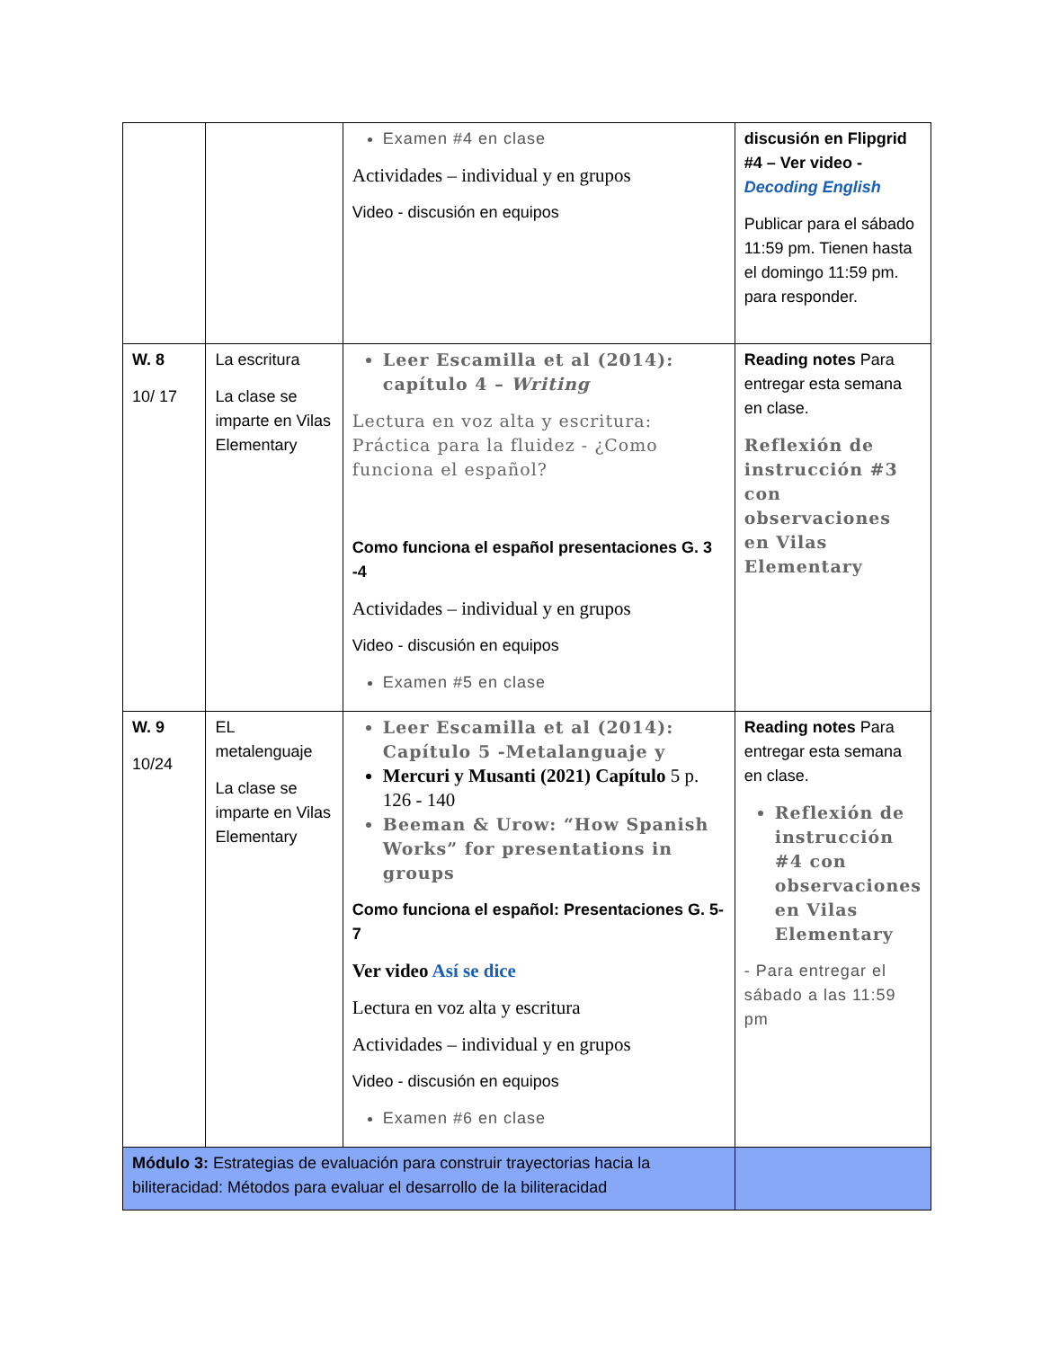| | | Examen #4 en clase Actividades – individual y en grupos Video - discusión en equipos | discusión en Flipgrid #4 – Ver video - Decoding English Publicar para el sábado 11:59 pm. Tienen hasta el domingo 11:59 pm. para responder. |
| W. 8 10/ 17 | La escritura La clase se imparte en Vilas Elementary | Leer Escamilla et al (2014): capítulo 4 – Writing Lectura en voz alta y escritura: Práctica para la fluidez - ¿Como funciona el español? Como funciona el español presentaciones G. 3 -4 Actividades – individual y en grupos Video - discusión en equipos Examen #5 en clase | Reading notes Para entregar esta semana en clase. Reflexión de instrucción #3 con observaciones en Vilas Elementary |
| W. 9 10/24 | EL metalenguaje La clase se imparte en Vilas Elementary | Leer Escamilla et al (2014): Capítulo 5 -Metalanguaje y Mercuri y Musanti (2021) Capítulo 5 p. 126 - 140 Beeman & Urow: “How Spanish Works” for presentations in groups Como funciona el español: Presentaciones G. 5-7 Ver video Así se dice Lectura en voz alta y escritura Actividades – individual y en grupos Video - discusión en equipos Examen #6 en clase | Reading notes Para entregar esta semana en clase. Reflexión de instrucción #4 con observaciones en Vilas Elementary - Para entregar el sábado a las 11:59 pm |
| Módulo 3: Estrategias de evaluación para construir trayectorias hacia la biliteracidad: Métodos para evaluar el desarrollo de la biliteracidad | | | |